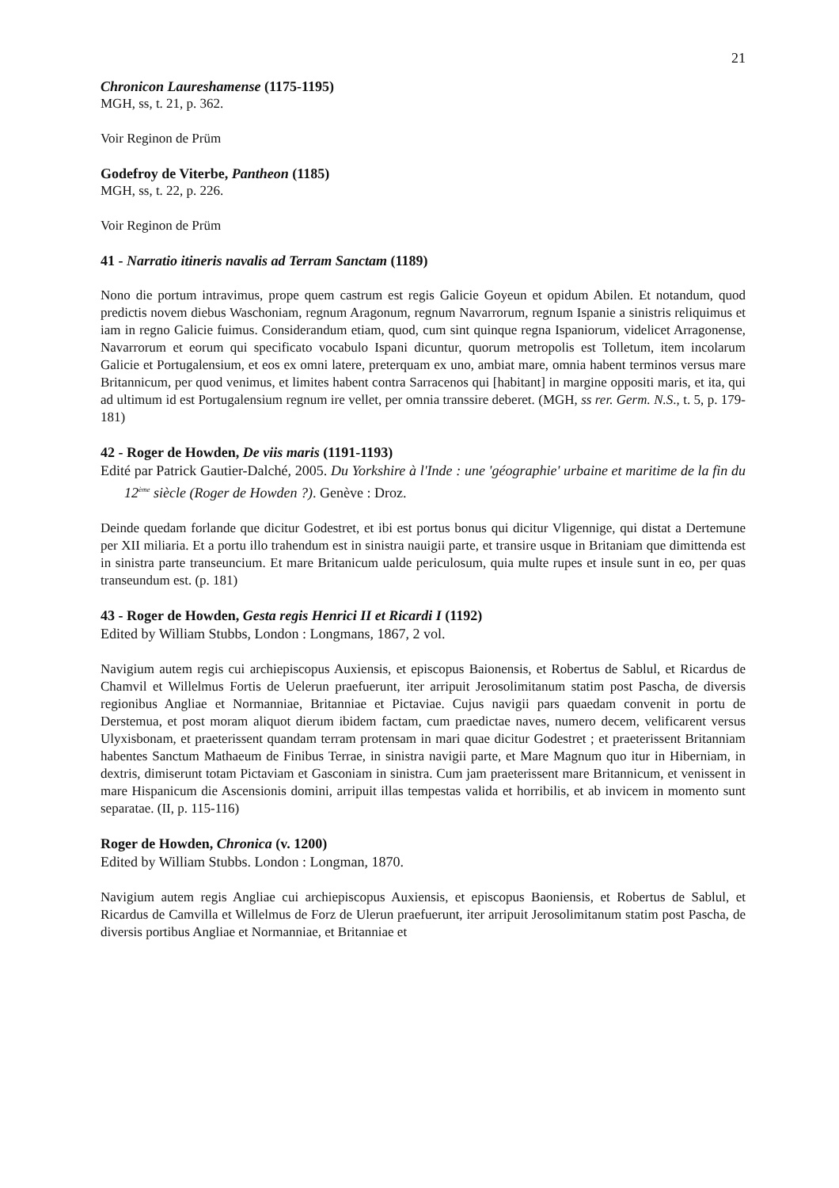21
Chronicon Laureshamense (1175-1195)
MGH, ss, t. 21, p. 362.
Voir Reginon de Prüm
Godefroy de Viterbe, Pantheon (1185)
MGH, ss, t. 22, p. 226.
Voir Reginon de Prüm
41 - Narratio itineris navalis ad Terram Sanctam (1189)
Nono die portum intravimus, prope quem castrum est regis Galicie Goyeun et opidum Abilen. Et notandum, quod predictis novem diebus Waschoniam, regnum Aragonum, regnum Navarrorum, regnum Ispanie a sinistris reliquimus et iam in regno Galicie fuimus. Considerandum etiam, quod, cum sint quinque regna Ispaniorum, videlicet Arragonense, Navarrorum et eorum qui specificato vocabulo Ispani dicuntur, quorum metropolis est Tolletum, item incolarum Galicie et Portugalensium, et eos ex omni latere, preterquam ex uno, ambiat mare, omnia habent terminos versus mare Britannicum, per quod venimus, et limites habent contra Sarracenos qui [habitant] in margine oppositi maris, et ita, qui ad ultimum id est Portugalensium regnum ire vellet, per omnia transsire deberet. (MGH, ss rer. Germ. N.S., t. 5, p. 179-181)
42 - Roger de Howden, De viis maris (1191-1193)
Edité par Patrick Gautier-Dalché, 2005. Du Yorkshire à l'Inde : une 'géographie' urbaine et maritime de la fin du 12<sup>ème</sup> siècle (Roger de Howden ?). Genève : Droz.
Deinde quedam forlande que dicitur Godestret, et ibi est portus bonus qui dicitur Vligennige, qui distat a Dertemune per XII miliaria. Et a portu illo trahendum est in sinistra nauigii parte, et transire usque in Britaniam que dimittenda est in sinistra parte transeuncium. Et mare Britanicum ualde periculosum, quia multe rupes et insule sunt in eo, per quas transeundum est. (p. 181)
43 - Roger de Howden, Gesta regis Henrici II et Ricardi I (1192)
Edited by William Stubbs, London : Longmans, 1867, 2 vol.
Navigium autem regis cui archiepiscopus Auxiensis, et episcopus Baionensis, et Robertus de Sablul, et Ricardus de Chamvil et Willelmus Fortis de Uelerun praefuerunt, iter arripuit Jerosolimitanum statim post Pascha, de diversis regionibus Angliae et Normanniae, Britanniae et Pictaviae. Cujus navigii pars quaedam convenit in portu de Derstemua, et post moram aliquot dierum ibidem factam, cum praedictae naves, numero decem, velificarent versus Ulyxisbonam, et praeterissent quandam terram protensam in mari quae dicitur Godestret ; et praeterissent Britanniam habentes Sanctum Mathaeum de Finibus Terrae, in sinistra navigii parte, et Mare Magnum quo itur in Hiberniam, in dextris, dimiserunt totam Pictaviam et Gasconiam in sinistra. Cum jam praeterissent mare Britannicum, et venissent in mare Hispanicum die Ascensionis domini, arripuit illas tempestas valida et horribilis, et ab invicem in momento sunt separatae. (II, p. 115-116)
Roger de Howden, Chronica (v. 1200)
Edited by William Stubbs. London : Longman, 1870.
Navigium autem regis Angliae cui archiepiscopus Auxiensis, et episcopus Baoniensis, et Robertus de Sablul, et Ricardus de Camvilla et Willelmus de Forz de Ulerun praefuerunt, iter arripuit Jerosolimitanum statim post Pascha, de diversis portibus Angliae et Normanniae, et Britanniae et